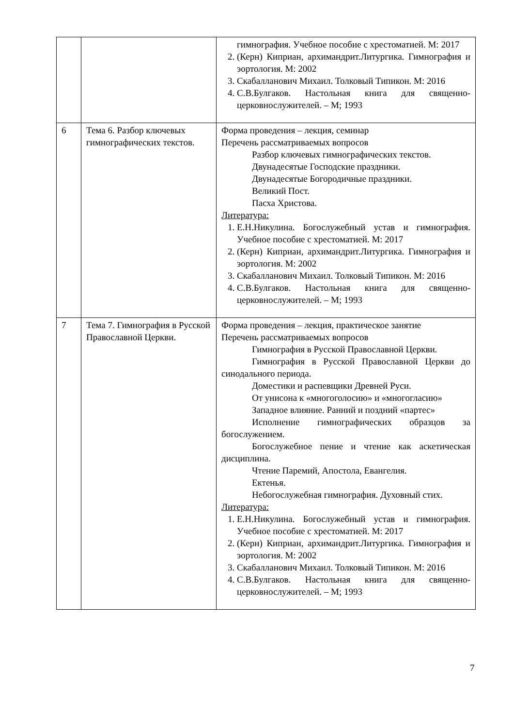| | | гимнография. Учебное пособие с хрестоматией. М: 2017 2. (Керн) Киприан, архимандрит.Литургика. Гимнография и эортология. М: 2002 3. Скабалланович Михаил. Толковый Типикон. М: 2016 4. С.В.Булгаков. Настольная книга для священно-церковнослужителей. – М; 1993 |
| 6 | Тема 6. Разбор ключевых гимнографических текстов. | Форма проведения – лекция, семинар Перечень рассматриваемых вопросов Разбор ключевых гимнографических текстов. Двунадесятые Господские праздники. Двунадесятые Богородичные праздники. Великий Пост. Пасха Христова. Литература: 1. Е.Н.Никулина. Богослужебный устав и гимнография. Учебное пособие с хрестоматией. М: 2017 2. (Керн) Киприан, архимандрит.Литургика. Гимнография и эортология. М: 2002 3. Скабалланович Михаил. Толковый Типикон. М: 2016 4. С.В.Булгаков. Настольная книга для священно-церковнослужителей. – М; 1993 |
| 7 | Тема 7. Гимнография в Русской Православной Церкви. | Форма проведения – лекция, практическое занятие Перечень рассматриваемых вопросов Гимнография в Русской Православной Церкви. Гимнография в Русской Православной Церкви до синодального периода. Доместики и распевщики Древней Руси. От унисона к «многоголосию» и «многогласию» Западное влияние. Ранний и поздний «партес» Исполнение гимнографических образцов за богослужением. Богослужебное пение и чтение как аскетическая дисциплина. Чтение Паремий, Апостола, Евангелия. Ектенья. Небогослужебная гимнография. Духовный стих. Литература: 1. Е.Н.Никулина. Богослужебный устав и гимнография. Учебное пособие с хрестоматией. М: 2017 2. (Керн) Киприан, архимандрит.Литургика. Гимнография и эортология. М: 2002 3. Скабалланович Михаил. Толковый Типикон. М: 2016 4. С.В.Булгаков. Настольная книга для священно-церковнослужителей. – М; 1993 |
7